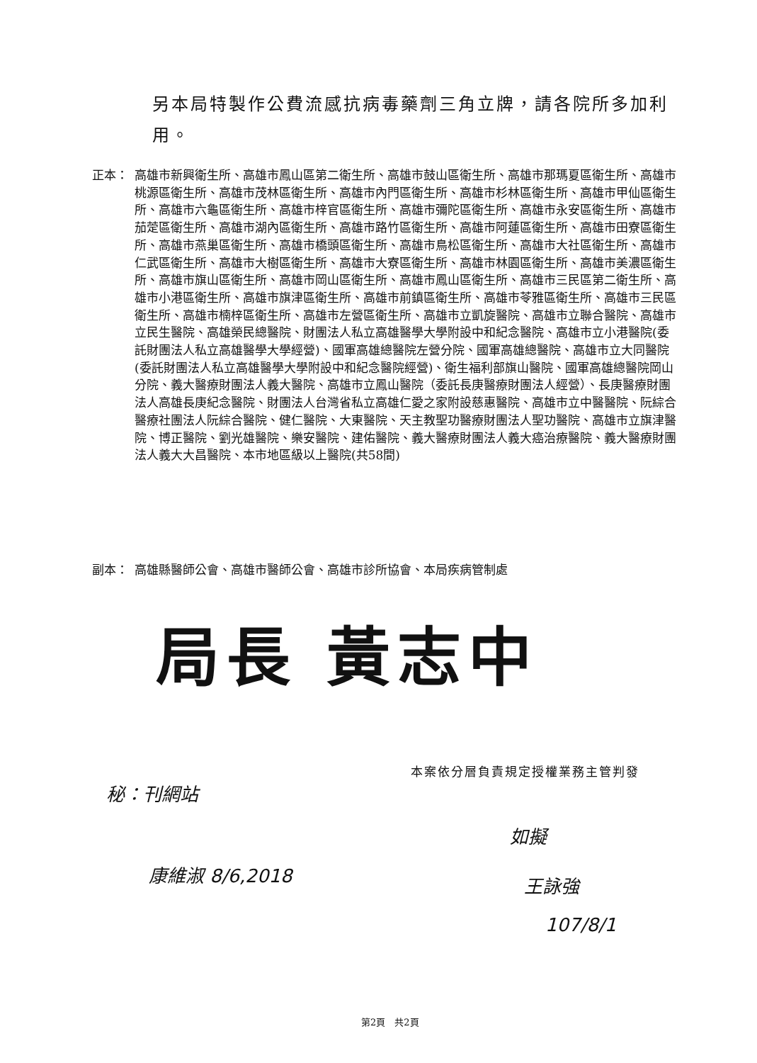另本局特製作公費流感抗病毒藥劑三角立牌，請各院所多加利用。
正本： 高雄市新興衛生所、高雄市鳳山區第二衛生所、高雄市鼓山區衛生所、高雄市那瑪夏區衛生所、高雄市桃源區衛生所、高雄市茂林區衛生所、高雄市內門區衛生所、高雄市杉林區衛生所、高雄市甲仙區衛生所、高雄市六龜區衛生所、高雄市梓官區衛生所、高雄市彌陀區衛生所、高雄市永安區衛生所、高雄市茄萣區衛生所、高雄市湖內區衛生所、高雄市路竹區衛生所、高雄市阿蓮區衛生所、高雄市田寮區衛生所、高雄市燕巢區衛生所、高雄市橋頭區衛生所、高雄市鳥松區衛生所、高雄市大社區衛生所、高雄市仁武區衛生所、高雄市大樹區衛生所、高雄市大寮區衛生所、高雄市林園區衛生所、高雄市美濃區衛生所、高雄市旗山區衛生所、高雄市岡山區衛生所、高雄市鳳山區衛生所、高雄市三民區第二衛生所、高雄市小港區衛生所、高雄市旗津區衛生所、高雄市前鎮區衛生所、高雄市苓雅區衛生所、高雄市三民區衛生所、高雄市楠梓區衛生所、高雄市左營區衛生所、高雄市立凱旋醫院、高雄市立聯合醫院、高雄市立民生醫院、高雄榮民總醫院、財團法人私立高雄醫學大學附設中和紀念醫院、高雄市立小港醫院(委託財團法人私立高雄醫學大學經營)、國軍高雄總醫院左營分院、國軍高雄總醫院、高雄市立大同醫院(委託財團法人私立高雄醫學大學附設中和紀念醫院經營)、衛生福利部旗山醫院、國軍高雄總醫院岡山分院、義大醫療財團法人義大醫院、高雄市立鳳山醫院（委託長庚醫療財團法人經營）、長庚醫療財團法人高雄長庚紀念醫院、財團法人台灣省私立高雄仁愛之家附設慈惠醫院、高雄市立中醫醫院、阮綜合醫療社團法人阮綜合醫院、健仁醫院、大東醫院、天主教聖功醫療財團法人聖功醫院、高雄市立旗津醫院、博正醫院、劉光雄醫院、樂安醫院、建佑醫院、義大醫療財團法人義大癌治療醫院、義大醫療財團法人義大大昌醫院、本市地區級以上醫院(共58間)
副本： 高雄縣醫師公會、高雄市醫師公會、高雄市診所協會、本局疾病管制處
局長 黃志中
本案依分層負責規定授權業務主管判發
秘：刊網站
康維淑 8/6,2018
如擬
王詠強
107/8/1
第2頁　共2頁